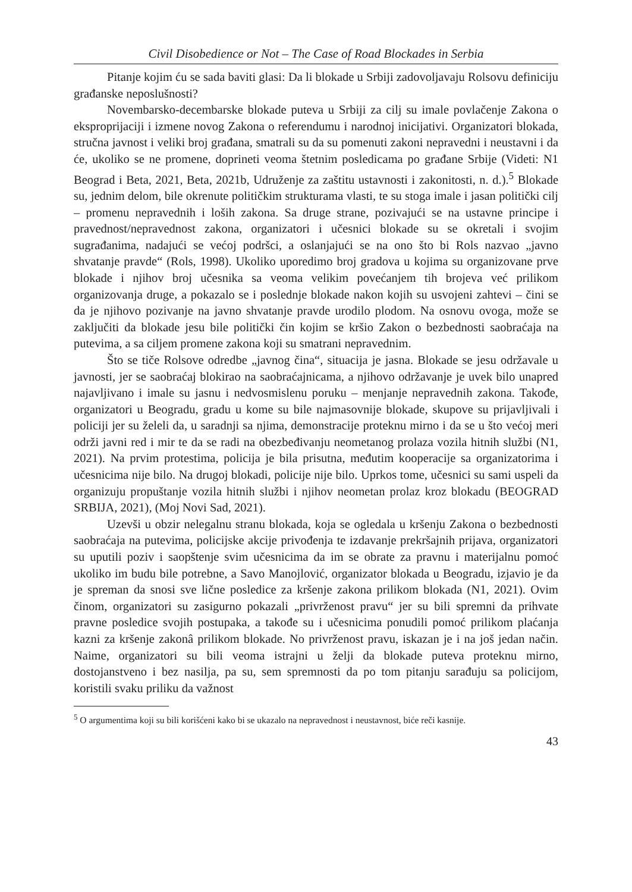Civil Disobedience or Not – The Case of Road Blockades in Serbia
Pitanje kojim ću se sada baviti glasi: Da li blokade u Srbiji zadovoljavaju Rolsovu definiciju građanske neposlušnosti?
Novembarsko-decembarske blokade puteva u Srbiji za cilj su imale povlačenje Zakona o eksproprijaciji i izmene novog Zakona o referendumu i narodnoj inicijativi. Organizatori blokada, stručna javnost i veliki broj građana, smatrali su da su pomenuti zakoni nepravedni i neustavni i da će, ukoliko se ne promene, doprineti veoma štetnim posledicama po građane Srbije (Videti: N1 Beograd i Beta, 2021, Beta, 2021b, Udruženje za zaštitu ustavnosti i zakonitosti, n. d.).<sup>5</sup> Blokade su, jednim delom, bile okrenute političkim strukturama vlasti, te su stoga imale i jasan politički cilj – promenu nepravednih i loših zakona. Sa druge strane, pozivajući se na ustavne principe i pravednost/nepravednost zakona, organizatori i učesnici blokade su se okretali i svojim sugrađanima, nadajući se većoj podršci, a oslanjajući se na ono što bi Rols nazvao „javno shvatanje pravde“ (Rols, 1998). Ukoliko uporedimo broj gradova u kojima su organizovane prve blokade i njihov broj učesnika sa veoma velikim povećanjem tih brojeva već prilikom organizovanja druge, a pokazalo se i poslednje blokade nakon kojih su usvojeni zahtevi – čini se da je njihovo pozivanje na javno shvatanje pravde urodilo plodom. Na osnovu ovoga, može se zaključiti da blokade jesu bile politički čin kojim se kršio Zakon o bezbednosti saobraćaja na putevima, a sa ciljem promene zakona koji su smatrani nepravednim.
Što se tiče Rolsove odredbe „javnog čina“, situacija je jasna. Blokade se jesu održavale u javnosti, jer se saobraćaj blokirao na saobraćajnicama, a njihovo održavanje je uvek bilo unapred najavljivano i imale su jasnu i nedvosmislenu poruku – menjanje nepravednih zakona. Takođe, organizatori u Beogradu, gradu u kome su bile najmasovnije blokade, skupove su prijavljivali i policiji jer su želeli da, u saradnji sa njima, demonstracije proteknu mirno i da se u što većoj meri održi javni red i mir te da se radi na obezbeđivanju neometanog prolaza vozila hitnih službi (N1, 2021). Na prvim protestima, policija je bila prisutna, međutim kooperacije sa organizatorima i učesnicima nije bilo. Na drugoj blokadi, policije nije bilo. Uprkos tome, učesnici su sami uspeli da organizuju propuštanje vozila hitnih službi i njihov neometan prolaz kroz blokadu (BEOGRAD SRBIJA, 2021), (Moj Novi Sad, 2021).
Uzevši u obzir nelegalnu stranu blokada, koja se ogledala u kršenju Zakona o bezbednosti saobraćaja na putevima, policijske akcije privođenja te izdavanje prekršajnih prijava, organizatori su uputili poziv i saopštenje svim učesnicima da im se obrate za pravnu i materijalnu pomoć ukoliko im budu bile potrebne, a Savo Manojlović, organizator blokada u Beogradu, izjavio je da je spreman da snosi sve lične posledice za kršenje zakona prilikom blokada (N1, 2021). Ovim činom, organizatori su zasigurno pokazali „privrženost pravu“ jer su bili spremni da prihvate pravne posledice svojih postupaka, a takođe su i učesnicima ponudili pomoć prilikom plaćanja kazni za kršenje zakonâ prilikom blokade. No privrženost pravu, iskazan je i na još jedan način. Naime, organizatori su bili veoma istrajni u želji da blokade puteva proteknu mirno, dostojanstveno i bez nasilja, pa su, sem spremnosti da po tom pitanju sarađuju sa policijom, koristili svaku priliku da važnost
<sup>5</sup> O argumentima koji su bili korišćeni kako bi se ukazalo na nepravednost i neustavnost, biće reči kasnije.
43